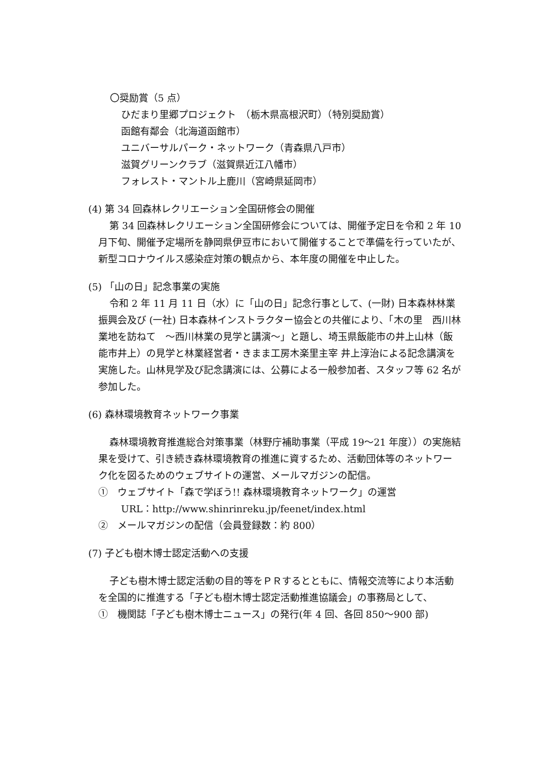〇奨励賞（5 点）
ひだまり里郷プロジェクト　（栃木県高根沢町）（特別奨励賞）
函館有鄰会（北海道函館市）
ユニバーサルパーク・ネットワーク（青森県八戸市）
滋賀グリーンクラブ（滋賀県近江八幡市）
フォレスト・マントル上鹿川（宮崎県延岡市）
(4) 第 34 回森林レクリエーション全国研修会の開催
第 34 回森林レクリエーション全国研修会については、開催予定日を令和 2 年 10 月下旬、開催予定場所を静岡県伊豆市において開催することで準備を行っていたが、新型コロナウイルス感染症対策の観点から、本年度の開催を中止した。
(5) 「山の日」記念事業の実施
令和 2 年 11 月 11 日（水）に「山の日」記念行事として、(一財) 日本森林林業振興会及び (一社) 日本森林インストラクター協会との共催により、「木の里　西川林業地を訪ねて　～西川林業の見学と講演～」と題し、埼玉県飯能市の井上山林（飯能市井上）の見学と林業経営者・きまま工房木楽里主宰 井上淳治による記念講演を実施した。山林見学及び記念講演には、公募による一般参加者、スタッフ等 62 名が参加した。
(6) 森林環境教育ネットワーク事業
森林環境教育推進総合対策事業（林野庁補助事業（平成 19～21 年度））の実施結果を受けて、引き続き森林環境教育の推進に資するため、活動団体等のネットワーク化を図るためのウェブサイトの運営、メールマガジンの配信。
①　ウェブサイト「森で学ぼう!! 森林環境教育ネットワーク」の運営
URL：http://www.shinrinreku.jp/feenet/index.html
②　メールマガジンの配信（会員登録数：約 800）
(7) 子ども樹木博士認定活動への支援
子ども樹木博士認定活動の目的等をＰＲするとともに、情報交流等により本活動を全国的に推進する「子ども樹木博士認定活動推進協議会」の事務局として、
①　機関誌「子ども樹木博士ニュース」の発行(年 4 回、各回 850～900 部)